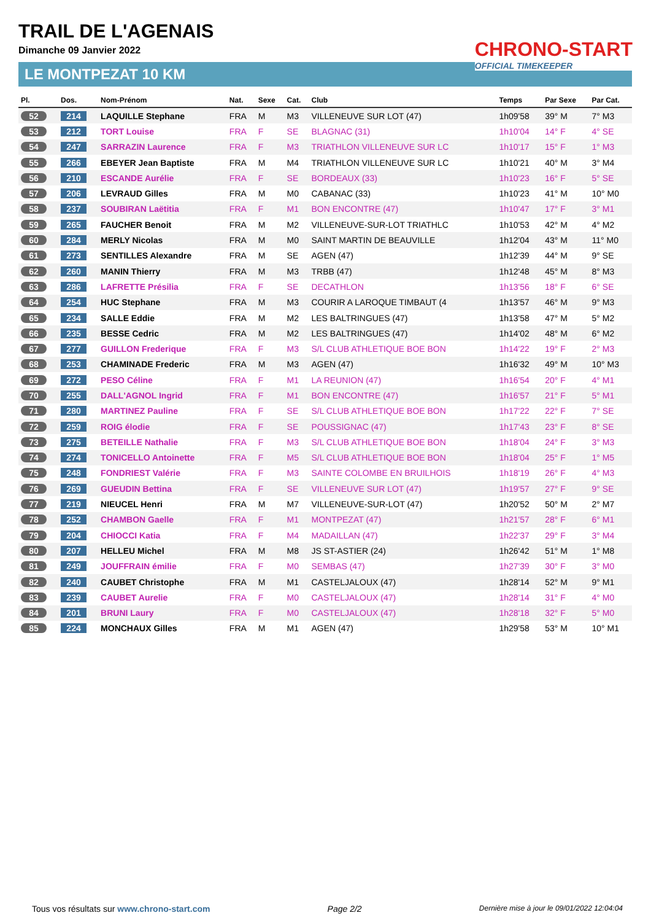TRAIL DE L'AGENAIS
Dimanche 09 Janvier 2022
LE MONTPEZAT 10 KM
CHRONO-START
OFFICIAL TIMEKEEPER
| Pl. | Dos. | Nom-Prénom | Nat. | Sexe | Cat. | Club | Temps | Par Sexe | Par Cat. |
| --- | --- | --- | --- | --- | --- | --- | --- | --- | --- |
| 52 | 214 | LAQUILLE Stephane | FRA | M | M3 | VILLENEUVE SUR LOT (47) | 1h09'58 | 39° M | 7° M3 |
| 53 | 212 | TORT Louise | FRA | F | SE | BLAGNAC (31) | 1h10'04 | 14° F | 4° SE |
| 54 | 247 | SARRAZIN Laurence | FRA | F | M3 | TRIATHLON VILLENEUVE SUR LC | 1h10'17 | 15° F | 1° M3 |
| 55 | 266 | EBEYER Jean Baptiste | FRA | M | M4 | TRIATHLON VILLENEUVE SUR LC | 1h10'21 | 40° M | 3° M4 |
| 56 | 210 | ESCANDE Aurélie | FRA | F | SE | BORDEAUX (33) | 1h10'23 | 16° F | 5° SE |
| 57 | 206 | LEVRAUD Gilles | FRA | M | M0 | CABANAC (33) | 1h10'23 | 41° M | 10° M0 |
| 58 | 237 | SOUBIRAN Laëtitia | FRA | F | M1 | BON ENCONTRE (47) | 1h10'47 | 17° F | 3° M1 |
| 59 | 265 | FAUCHER Benoit | FRA | M | M2 | VILLENEUVE-SUR-LOT TRIATHLC | 1h10'53 | 42° M | 4° M2 |
| 60 | 284 | MERLY Nicolas | FRA | M | M0 | SAINT MARTIN DE BEAUVILLE | 1h12'04 | 43° M | 11° M0 |
| 61 | 273 | SENTILLES Alexandre | FRA | M | SE | AGEN (47) | 1h12'39 | 44° M | 9° SE |
| 62 | 260 | MANIN Thierry | FRA | M | M3 | TRBB (47) | 1h12'48 | 45° M | 8° M3 |
| 63 | 286 | LAFRETTE Présilia | FRA | F | SE | DECATHLON | 1h13'56 | 18° F | 6° SE |
| 64 | 254 | HUC Stephane | FRA | M | M3 | COURIR A LAROQUE TIMBAUT (4 | 1h13'57 | 46° M | 9° M3 |
| 65 | 234 | SALLE Eddie | FRA | M | M2 | LES BALTRINGUES (47) | 1h13'58 | 47° M | 5° M2 |
| 66 | 235 | BESSE Cedric | FRA | M | M2 | LES BALTRINGUES (47) | 1h14'02 | 48° M | 6° M2 |
| 67 | 277 | GUILLON Frederique | FRA | F | M3 | S/L CLUB ATHLETIQUE BOE BON | 1h14'22 | 19° F | 2° M3 |
| 68 | 253 | CHAMINADE Frederic | FRA | M | M3 | AGEN (47) | 1h16'32 | 49° M | 10° M3 |
| 69 | 272 | PESO Céline | FRA | F | M1 | LA REUNION (47) | 1h16'54 | 20° F | 4° M1 |
| 70 | 255 | DALL'AGNOL Ingrid | FRA | F | M1 | BON ENCONTRE (47) | 1h16'57 | 21° F | 5° M1 |
| 71 | 280 | MARTINEZ Pauline | FRA | F | SE | S/L CLUB ATHLETIQUE BOE BON | 1h17'22 | 22° F | 7° SE |
| 72 | 259 | ROIG élodie | FRA | F | SE | POUSSIGNAC (47) | 1h17'43 | 23° F | 8° SE |
| 73 | 275 | BETEILLE Nathalie | FRA | F | M3 | S/L CLUB ATHLETIQUE BOE BON | 1h18'04 | 24° F | 3° M3 |
| 74 | 274 | TONICELLO Antoinette | FRA | F | M5 | S/L CLUB ATHLETIQUE BOE BON | 1h18'04 | 25° F | 1° M5 |
| 75 | 248 | FONDRIEST Valérie | FRA | F | M3 | SAINTE COLOMBE EN BRUILHOIS | 1h18'19 | 26° F | 4° M3 |
| 76 | 269 | GUEUDIN Bettina | FRA | F | SE | VILLENEUVE SUR LOT (47) | 1h19'57 | 27° F | 9° SE |
| 77 | 219 | NIEUCEL Henri | FRA | M | M7 | VILLENEUVE-SUR-LOT (47) | 1h20'52 | 50° M | 2° M7 |
| 78 | 252 | CHAMBON Gaelle | FRA | F | M1 | MONTPEZAT (47) | 1h21'57 | 28° F | 6° M1 |
| 79 | 204 | CHIOCCI Katia | FRA | F | M4 | MADAILLAN (47) | 1h22'37 | 29° F | 3° M4 |
| 80 | 207 | HELLEU Michel | FRA | M | M8 | JS ST-ASTIER (24) | 1h26'42 | 51° M | 1° M8 |
| 81 | 249 | JOUFFRAIN émilie | FRA | F | M0 | SEMBAS (47) | 1h27'39 | 30° F | 3° M0 |
| 82 | 240 | CAUBET Christophe | FRA | M | M1 | CASTELJALOUX (47) | 1h28'14 | 52° M | 9° M1 |
| 83 | 239 | CAUBET Aurelie | FRA | F | M0 | CASTELJALOUX (47) | 1h28'14 | 31° F | 4° M0 |
| 84 | 201 | BRUNI Laury | FRA | F | M0 | CASTELJALOUX (47) | 1h28'18 | 32° F | 5° M0 |
| 85 | 224 | MONCHAUX Gilles | FRA | M | M1 | AGEN (47) | 1h29'58 | 53° M | 10° M1 |
Tous vos résultats sur www.chrono-start.com Page 2/2 Dernière mise à jour le 09/01/2022 12:04:04